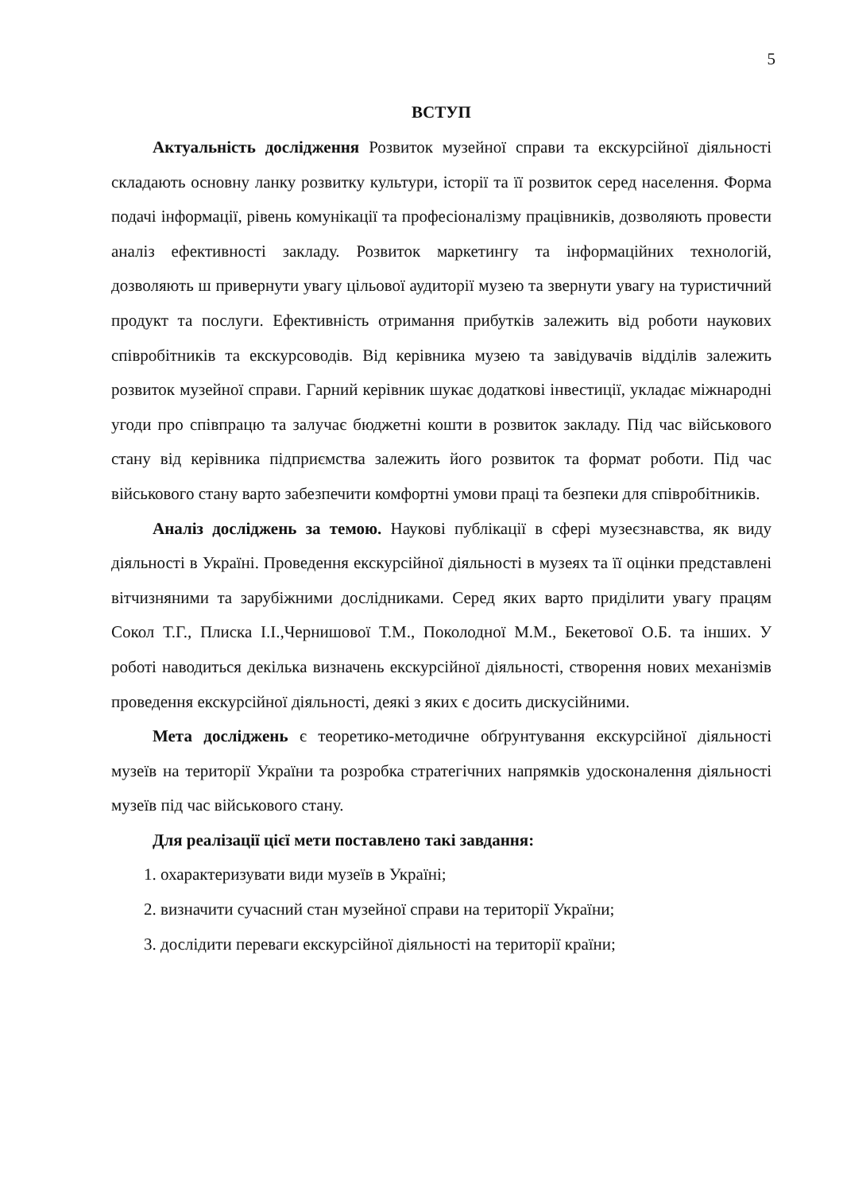5
ВСТУП
Актуальність дослідження Розвиток музейної справи та екскурсійної діяльності складають основну ланку розвитку культури, історії та її розвиток серед населення. Форма подачі інформації, рівень комунікації та професіоналізму працівників, дозволяють провести аналіз ефективності закладу. Розвиток маркетингу та інформаційних технологій, дозволяють ш привернути увагу цільової аудиторії музею та звернути увагу на туристичний продукт та послуги. Ефективність отримання прибутків залежить від роботи наукових співробітників та екскурсоводів. Від керівника музею та завідувачів відділів залежить розвиток музейної справи. Гарний керівник шукає додаткові інвестиції, укладає міжнародні угоди про співпрацю та залучає бюджетні кошти в розвиток закладу. Під час військового стану від керівника підприємства залежить його розвиток та формат роботи. Під час військового стану варто забезпечити комфортні умови праці та безпеки для співробітників.
Аналіз досліджень за темою. Наукові публікації в сфері музеєзнавства, як виду діяльності в Україні. Проведення екскурсійної діяльності в музеях та її оцінки представлені вітчизняними та зарубіжними дослідниками. Серед яких варто приділити увагу працям Сокол Т.Г., Плиска І.І.,Чернишової Т.М., Поколодної М.М., Бекетової О.Б. та інших. У роботі наводиться декілька визначень екскурсійної діяльності, створення нових механізмів проведення екскурсійної діяльності, деякі з яких є досить дискусійними.
Мета досліджень є теоретико-методичне обґрунтування екскурсійної діяльності музеїв на території України та розробка стратегічних напрямків удосконалення діяльності музеїв під час військового стану.
Для реалізації цієї мети поставлено такі завдання:
1. охарактеризувати види музеїв в Україні;
2. визначити сучасний стан музейної справи на території України;
3. дослідити переваги екскурсійної діяльності на території країни;